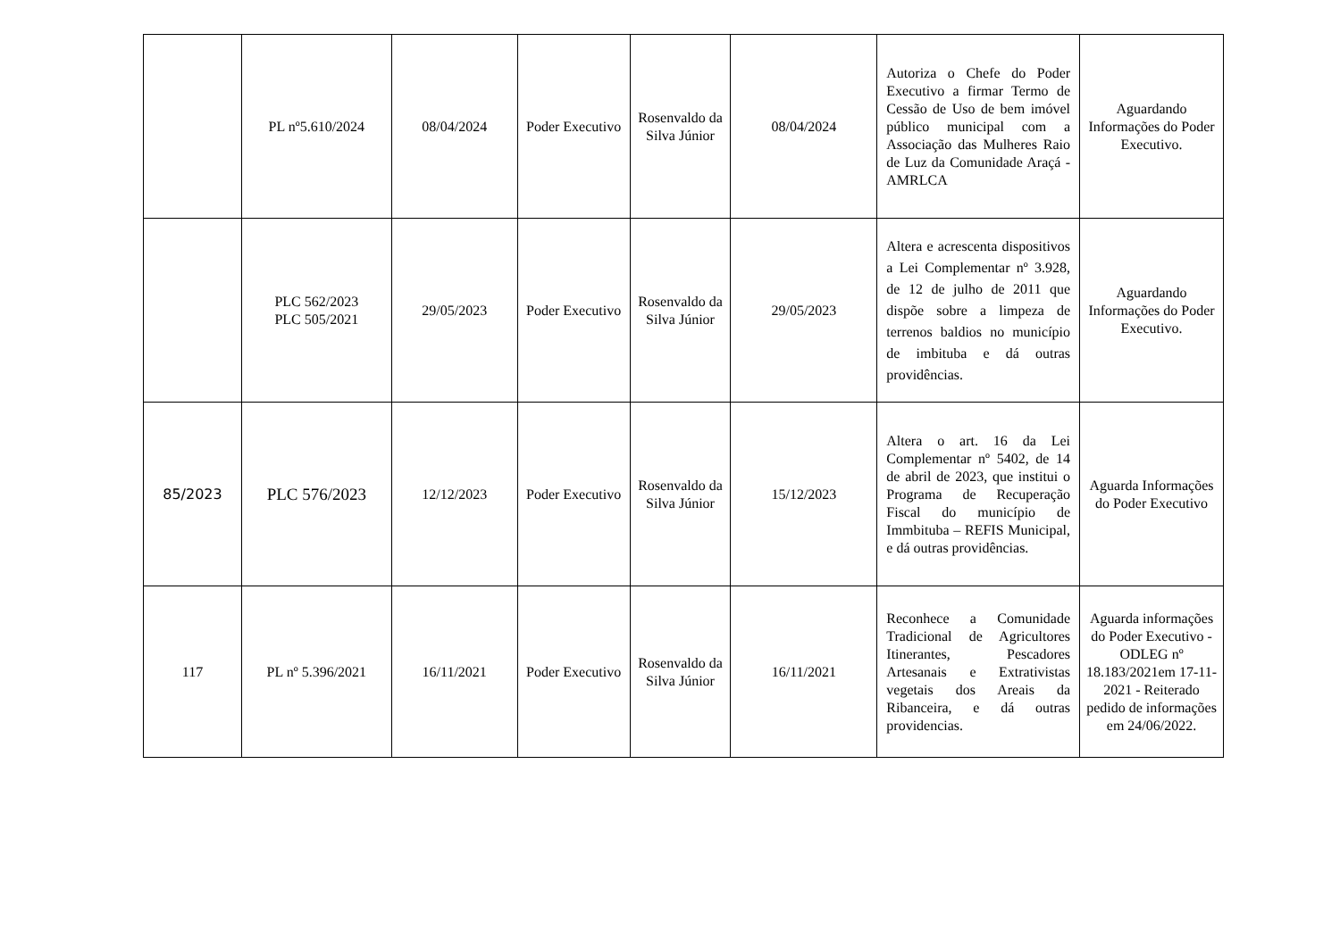| | PL nº5.610/2024 | 08/04/2024 | Poder Executivo | Rosenvaldo da Silva Júnior | 08/04/2024 | Autoriza o Chefe do Poder Executivo a firmar Termo de Cessão de Uso de bem imóvel público municipal com a Associação das Mulheres Raio de Luz da Comunidade Araçá - AMRLCA | Aguardando Informações do Poder Executivo. |
| | PLC 562/2023 PLC 505/2021 | 29/05/2023 | Poder Executivo | Rosenvaldo da Silva Júnior | 29/05/2023 | Altera e acrescenta dispositivos a Lei Complementar nº 3.928, de 12 de julho de 2011 que dispõe sobre a limpeza de terrenos baldios no município de imbituba e dá outras providências. | Aguardando Informações do Poder Executivo. |
| 85/2023 | PLC 576/2023 | 12/12/2023 | Poder Executivo | Rosenvaldo da Silva Júnior | 15/12/2023 | Altera o art. 16 da Lei Complementar nº 5402, de 14 de abril de 2023, que institui o Programa de Recuperação Fiscal do município de Immbituba – REFIS Municipal, e dá outras providências. | Aguarda Informações do Poder Executivo |
| 117 | PL nº 5.396/2021 | 16/11/2021 | Poder Executivo | Rosenvaldo da Silva Júnior | 16/11/2021 | Reconhece a Comunidade Tradicional de Agricultores Itinerantes, Pescadores Artesanais e Extrativistas vegetais dos Areais da Ribanceira, e dá outras providencias. | Aguarda informações do Poder Executivo - ODLEG nº 18.183/2021em 17-11-2021 - Reiterado pedido de informações em 24/06/2022. |